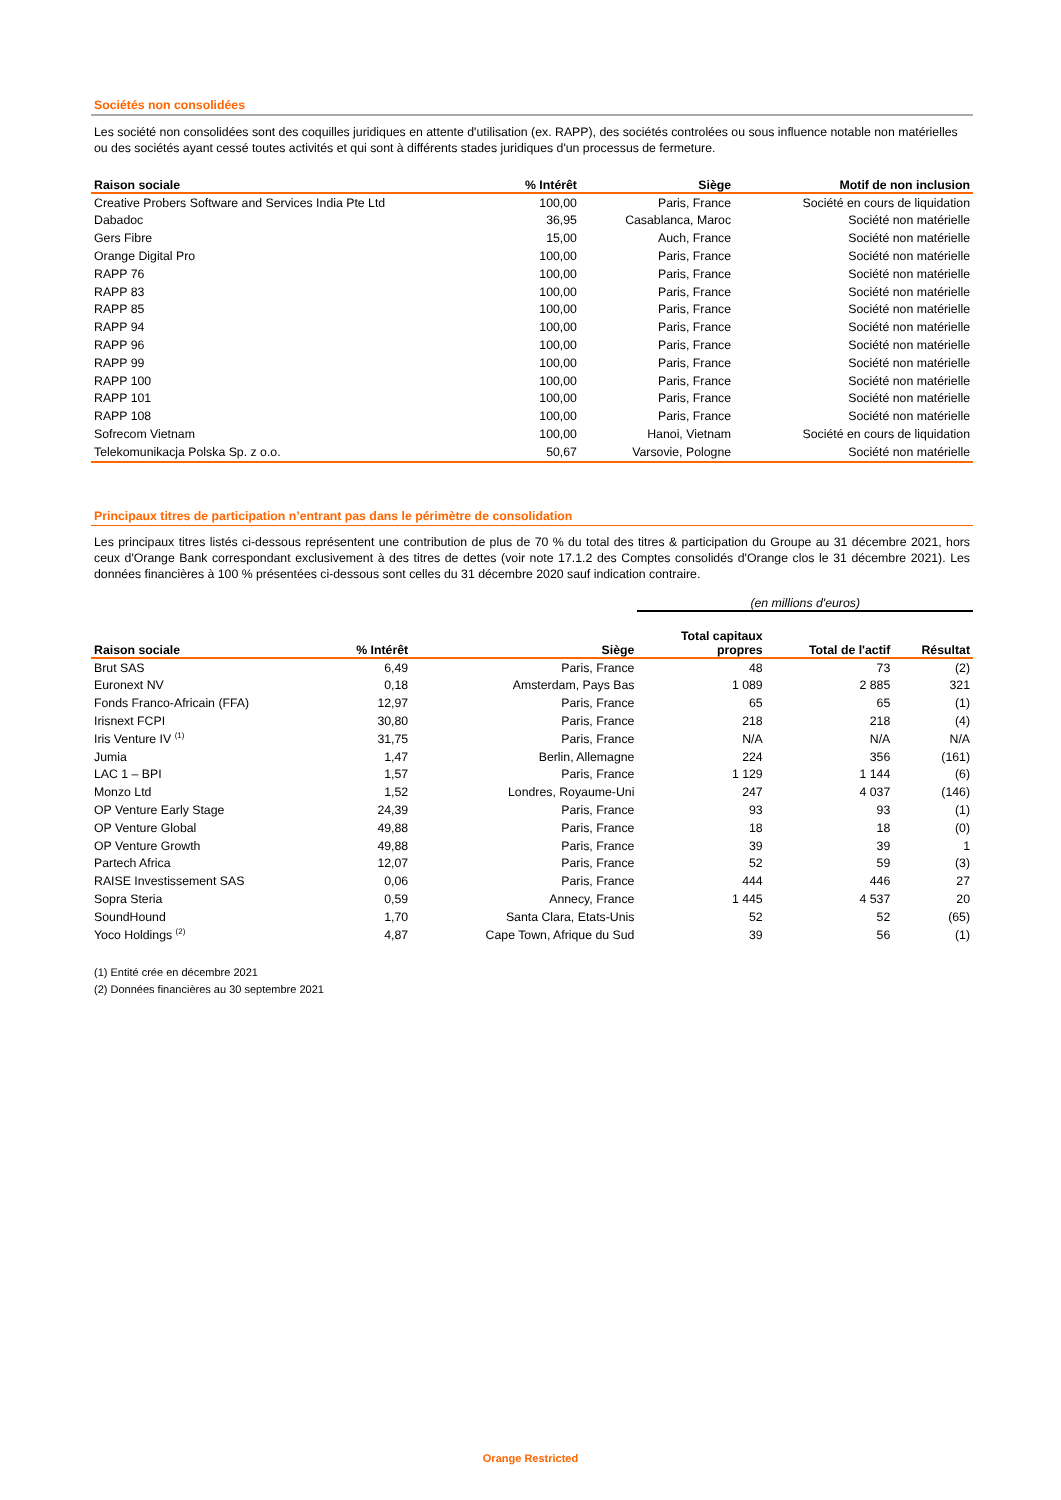Sociétés non consolidées
Les société non consolidées sont des coquilles juridiques en attente d'utilisation (ex. RAPP), des sociétés controlées ou sous influence notable non matérielles ou des sociétés ayant cessé toutes activités et qui sont à différents stades juridiques d'un processus de fermeture.
| Raison sociale | % Intérêt | Siège | Motif de non inclusion |
| --- | --- | --- | --- |
| Creative Probers Software and Services India Pte Ltd | 100,00 | Paris, France | Société en cours de liquidation |
| Dabadoc | 36,95 | Casablanca, Maroc | Société non matérielle |
| Gers Fibre | 15,00 | Auch, France | Société non matérielle |
| Orange Digital Pro | 100,00 | Paris, France | Société non matérielle |
| RAPP 76 | 100,00 | Paris, France | Société non matérielle |
| RAPP 83 | 100,00 | Paris, France | Société non matérielle |
| RAPP 85 | 100,00 | Paris, France | Société non matérielle |
| RAPP 94 | 100,00 | Paris, France | Société non matérielle |
| RAPP 96 | 100,00 | Paris, France | Société non matérielle |
| RAPP 99 | 100,00 | Paris, France | Société non matérielle |
| RAPP 100 | 100,00 | Paris, France | Société non matérielle |
| RAPP 101 | 100,00 | Paris, France | Société non matérielle |
| RAPP 108 | 100,00 | Paris, France | Société non matérielle |
| Sofrecom Vietnam | 100,00 | Hanoi, Vietnam | Société en cours de liquidation |
| Telekomunikacja Polska Sp. z o.o. | 50,67 | Varsovie, Pologne | Société non matérielle |
Principaux titres de participation n’entrant pas dans le périmètre de consolidation
Les principaux titres listés ci-dessous représentent une contribution de plus de 70 % du total des titres & participation du Groupe au 31 décembre 2021, hors ceux d'Orange Bank correspondant exclusivement à des titres de dettes (voir note 17.1.2 des Comptes consolidés d'Orange clos le 31 décembre 2021). Les données financières à 100 % présentées ci-dessous sont celles du 31 décembre 2020 sauf indication contraire.
| | | | (en millions d'euros) | | |
| --- | --- | --- | --- | --- | --- |
| Raison sociale | % Intérêt | Siège | Total capitaux propres | Total de l'actif | Résultat |
| Brut SAS | 6,49 | Paris, France | 48 | 73 | (2) |
| Euronext NV | 0,18 | Amsterdam, Pays Bas | 1 089 | 2 885 | 321 |
| Fonds Franco-Africain (FFA) | 12,97 | Paris, France | 65 | 65 | (1) |
| Irisnext FCPI | 30,80 | Paris, France | 218 | 218 | (4) |
| Iris Venture IV <sup>(1)</sup> | 31,75 | Paris, France | N/A | N/A | N/A |
| Jumia | 1,47 | Berlin, Allemagne | 224 | 356 | (161) |
| LAC 1 – BPI | 1,57 | Paris, France | 1 129 | 1 144 | (6) |
| Monzo Ltd | 1,52 | Londres, Royaume-Uni | 247 | 4 037 | (146) |
| OP Venture Early Stage | 24,39 | Paris, France | 93 | 93 | (1) |
| OP Venture Global | 49,88 | Paris, France | 18 | 18 | (0) |
| OP Venture Growth | 49,88 | Paris, France | 39 | 39 | 1 |
| Partech Africa | 12,07 | Paris, France | 52 | 59 | (3) |
| RAISE Investissement SAS | 0,06 | Paris, France | 444 | 446 | 27 |
| Sopra Steria | 0,59 | Annecy, France | 1 445 | 4 537 | 20 |
| SoundHound | 1,70 | Santa Clara, Etats-Unis | 52 | 52 | (65) |
| Yoco Holdings <sup>(2)</sup> | 4,87 | Cape Town, Afrique du Sud | 39 | 56 | (1) |
(1) Entité crée en décembre 2021
(2) Données financières au 30 septembre 2021
Orange Restricted